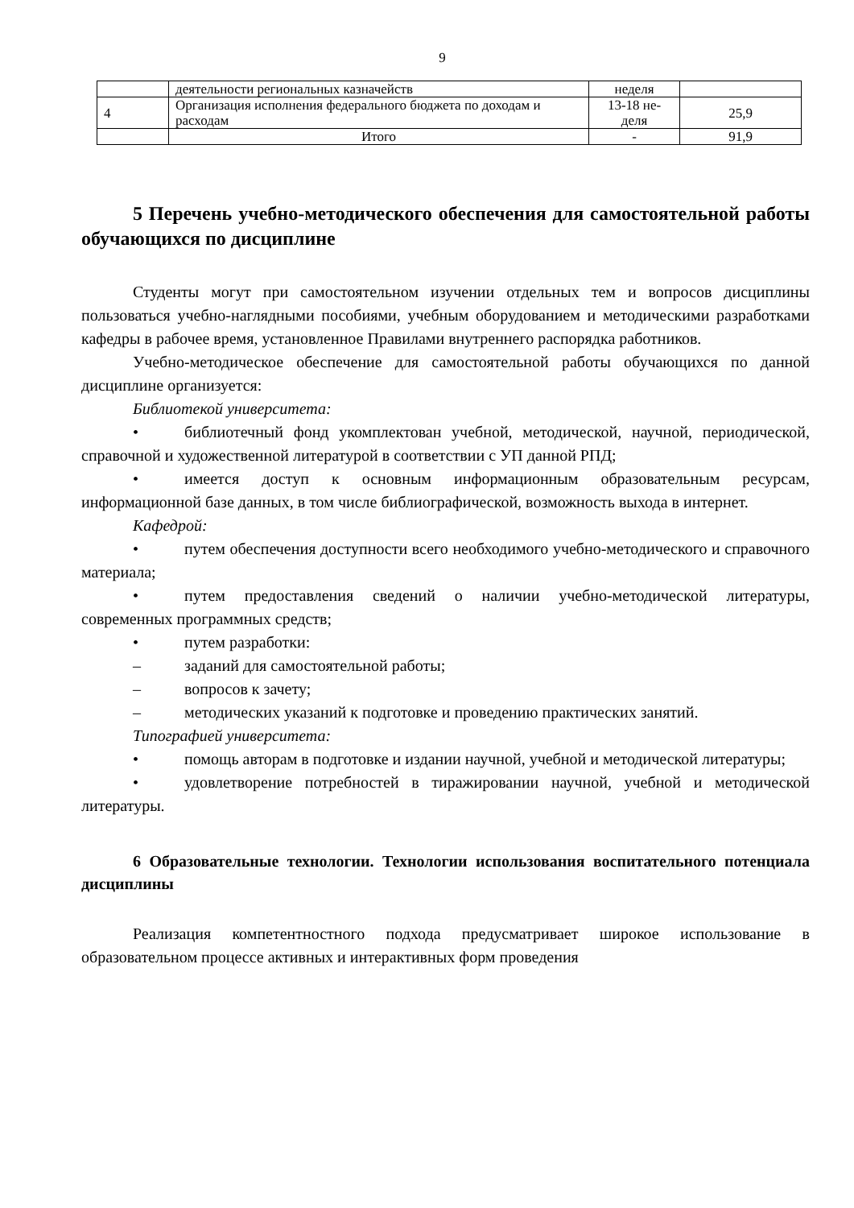9
| | деятельности региональных казначейств | неделя | |
| 4 | Организация исполнения федерального бюджета по доходам и расходам | 13-18 не- деля | 25,9 |
| | Итого | - | 91,9 |
5 Перечень учебно-методического обеспечения для самостоятельной работы обучающихся по дисциплине
Студенты могут при самостоятельном изучении отдельных тем и вопросов дисциплины пользоваться учебно-наглядными пособиями, учебным оборудованием и методическими разработками кафедры в рабочее время, установленное Правилами внутреннего распорядка работников.
Учебно-методическое обеспечение для самостоятельной работы обучающихся по данной дисциплине организуется:
Библиотекой университета:
• библиотечный фонд укомплектован учебной, методической, научной, периодической, справочной и художественной литературой в соответствии с УП данной РПД;
• имеется доступ к основным информационным образовательным ресурсам, информационной базе данных, в том числе библиографической, возможность выхода в интернет.
Кафедрой:
• путем обеспечения доступности всего необходимого учебно-методического и справочного материала;
• путем предоставления сведений о наличии учебно-методической литературы, современных программных средств;
• путем разработки:
– заданий для самостоятельной работы;
– вопросов к зачету;
– методических указаний к подготовке и проведению практических занятий.
Типографией университета:
• помощь авторам в подготовке и издании научной, учебной и методической литературы;
• удовлетворение потребностей в тиражировании научной, учебной и методической литературы.
6 Образовательные технологии. Технологии использования воспитательного потенциала дисциплины
Реализация компетентностного подхода предусматривает широкое использование в образовательном процессе активных и интерактивных форм проведения